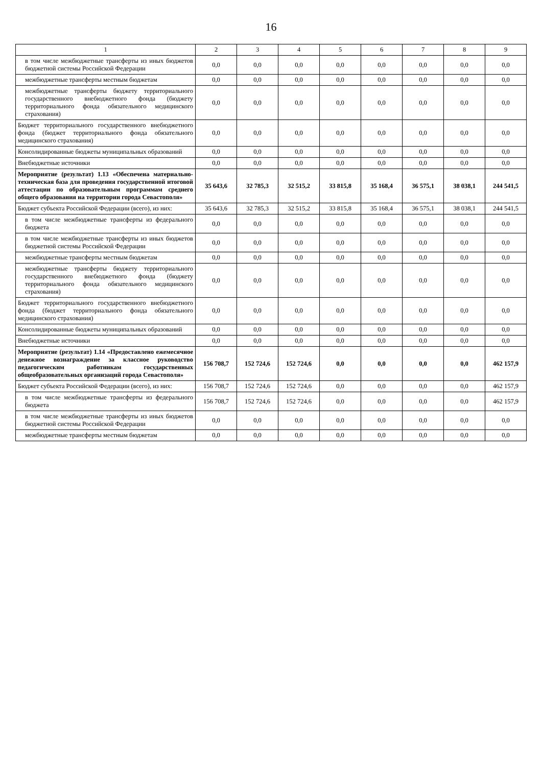16
| 1 | 2 | 3 | 4 | 5 | 6 | 7 | 8 | 9 |
| --- | --- | --- | --- | --- | --- | --- | --- | --- |
| в том числе межбюджетные трансферты из иных бюджетов бюджетной системы Российской Федерации | 0,0 | 0,0 | 0,0 | 0,0 | 0,0 | 0,0 | 0,0 | 0,0 |
| межбюджетные трансферты местным бюджетам | 0,0 | 0,0 | 0,0 | 0,0 | 0,0 | 0,0 | 0,0 | 0,0 |
| межбюджетные трансферты бюджету территориального государственного внебюджетного фонда (бюджету территориального фонда обязательного медицинского страхования) | 0,0 | 0,0 | 0,0 | 0,0 | 0,0 | 0,0 | 0,0 | 0,0 |
| Бюджет территориального государственного внебюджетного фонда (бюджет территориального фонда обязательного медицинского страхования) | 0,0 | 0,0 | 0,0 | 0,0 | 0,0 | 0,0 | 0,0 | 0,0 |
| Консолидированные бюджеты муниципальных образований | 0,0 | 0,0 | 0,0 | 0,0 | 0,0 | 0,0 | 0,0 | 0,0 |
| Внебюджетные источники | 0,0 | 0,0 | 0,0 | 0,0 | 0,0 | 0,0 | 0,0 | 0,0 |
| Мероприятие (результат) 1.13 «Обеспечена материально-техническая база для проведения государственной итоговой аттестации по образовательным программам среднего общего образования на территории города Севастополя» | 35 643,6 | 32 785,3 | 32 515,2 | 33 815,8 | 35 168,4 | 36 575,1 | 38 038,1 | 244 541,5 |
| Бюджет субъекта Российской Федерации (всего), из них: | 35 643,6 | 32 785,3 | 32 515,2 | 33 815,8 | 35 168,4 | 36 575,1 | 38 038,1 | 244 541,5 |
| в том числе межбюджетные трансферты из федерального бюджета | 0,0 | 0,0 | 0,0 | 0,0 | 0,0 | 0,0 | 0,0 | 0,0 |
| в том числе межбюджетные трансферты из иных бюджетов бюджетной системы Российской Федерации | 0,0 | 0,0 | 0,0 | 0,0 | 0,0 | 0,0 | 0,0 | 0,0 |
| межбюджетные трансферты местным бюджетам | 0,0 | 0,0 | 0,0 | 0,0 | 0,0 | 0,0 | 0,0 | 0,0 |
| межбюджетные трансферты бюджету территориального государственного внебюджетного фонда (бюджету территориального фонда обязательного медицинского страхования) | 0,0 | 0,0 | 0,0 | 0,0 | 0,0 | 0,0 | 0,0 | 0,0 |
| Бюджет территориального государственного внебюджетного фонда (бюджет территориального фонда обязательного медицинского страхования) | 0,0 | 0,0 | 0,0 | 0,0 | 0,0 | 0,0 | 0,0 | 0,0 |
| Консолидированные бюджеты муниципальных образований | 0,0 | 0,0 | 0,0 | 0,0 | 0,0 | 0,0 | 0,0 | 0,0 |
| Внебюджетные источники | 0,0 | 0,0 | 0,0 | 0,0 | 0,0 | 0,0 | 0,0 | 0,0 |
| Мероприятие (результат) 1.14 «Предоставлено ежемесячное денежное вознаграждение за классное руководство педагогическим работникам государственных общеобразовательных организаций города Севастополя» | 156 708,7 | 152 724,6 | 152 724,6 | 0,0 | 0,0 | 0,0 | 0,0 | 462 157,9 |
| Бюджет субъекта Российской Федерации (всего), из них: | 156 708,7 | 152 724,6 | 152 724,6 | 0,0 | 0,0 | 0,0 | 0,0 | 462 157,9 |
| в том числе межбюджетные трансферты из федерального бюджета | 156 708,7 | 152 724,6 | 152 724,6 | 0,0 | 0,0 | 0,0 | 0,0 | 462 157,9 |
| в том числе межбюджетные трансферты из иных бюджетов бюджетной системы Российской Федерации | 0,0 | 0,0 | 0,0 | 0,0 | 0,0 | 0,0 | 0,0 | 0,0 |
| межбюджетные трансферты местным бюджетам | 0,0 | 0,0 | 0,0 | 0,0 | 0,0 | 0,0 | 0,0 | 0,0 |